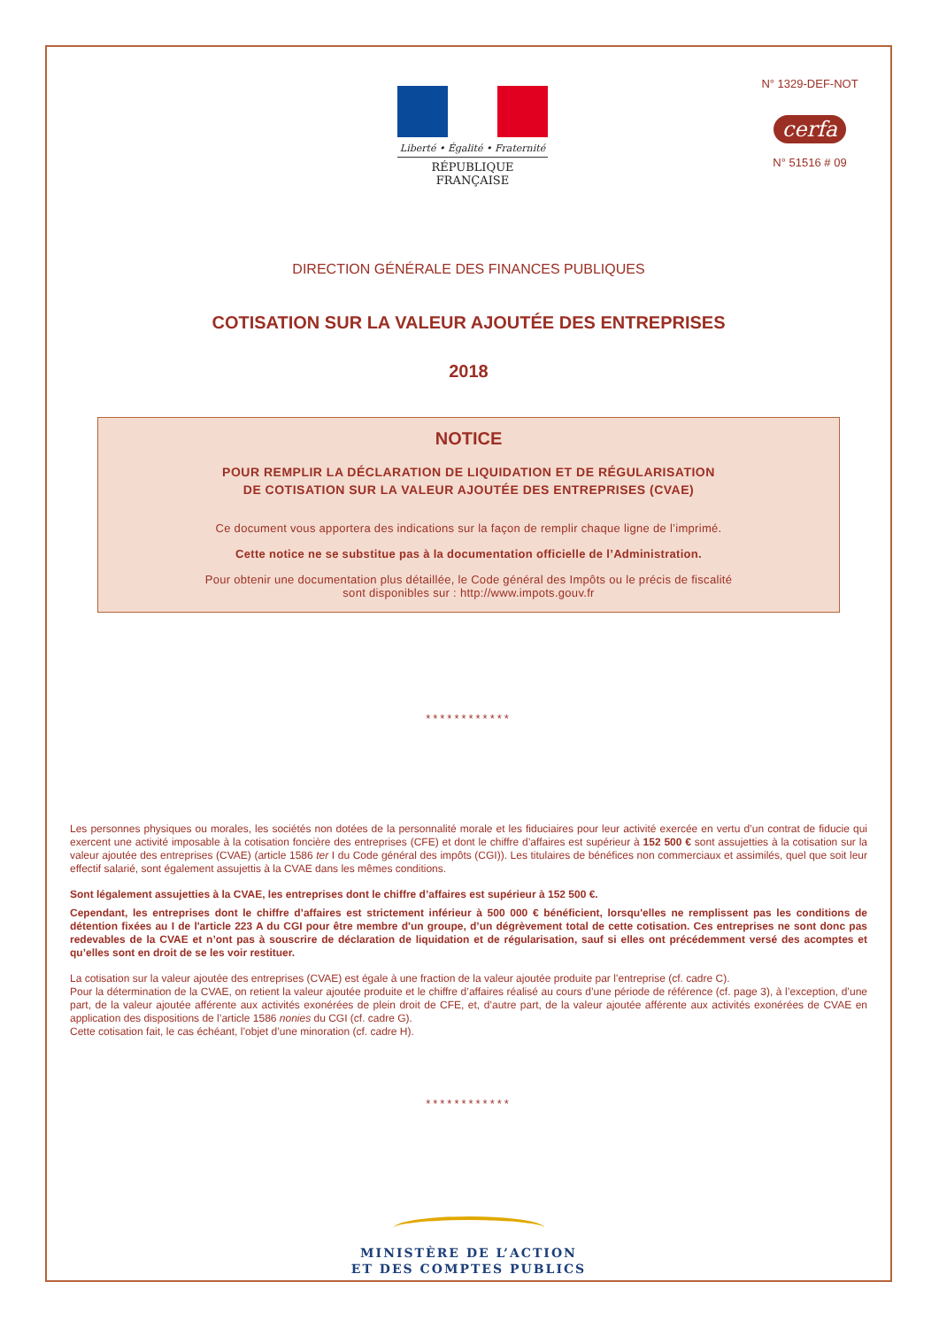Liberté • Égalité • Fraternité
RÉPUBLIQUE FRANÇAISE
N° 1329-DEF-NOT
cerfa
N° 51516 # 09
DIRECTION GÉNÉRALE DES FINANCES PUBLIQUES
COTISATION SUR LA VALEUR AJOUTÉE DES ENTREPRISES
2018
NOTICE
POUR REMPLIR LA DÉCLARATION DE LIQUIDATION ET DE RÉGULARISATION
DE COTISATION SUR LA VALEUR AJOUTÉE DES ENTREPRISES (CVAE)
Ce document vous apportera des indications sur la façon de remplir chaque ligne de l’imprimé.
Cette notice ne se substitue pas à la documentation officielle de l’Administration.
Pour obtenir une documentation plus détaillée, le Code général des Impôts ou le précis de fiscalité
sont disponibles sur : http://www.impots.gouv.fr
************
Les personnes physiques ou morales, les sociétés non dotées de la personnalité morale et les fiduciaires pour leur activité exercée en vertu d’un contrat de fiducie qui exercent une activité imposable à la cotisation foncière des entreprises (CFE) et dont le chiffre d’affaires est supérieur à 152 500 € sont assujetties à la cotisation sur la valeur ajoutée des entreprises (CVAE) (article 1586 ter I du Code général des impôts (CGI)). Les titulaires de bénéfices non commerciaux et assimilés, quel que soit leur effectif salarié, sont également assujettis à la CVAE dans les mêmes conditions.
Sont légalement assujetties à la CVAE, les entreprises dont le chiffre d’affaires est supérieur à 152 500 €.
Cependant, les entreprises dont le chiffre d’affaires est strictement inférieur à 500 000 € bénéficient, lorsqu'elles ne remplissent pas les conditions de détention fixées au I de l'article 223 A du CGI pour être membre d'un groupe, d’un dégrèvement total de cette cotisation. Ces entreprises ne sont donc pas redevables de la CVAE et n’ont pas à souscrire de déclaration de liquidation et de régularisation, sauf si elles ont précédemment versé des acomptes et qu’elles sont en droit de se les voir restituer.
La cotisation sur la valeur ajoutée des entreprises (CVAE) est égale à une fraction de la valeur ajoutée produite par l’entreprise (cf. cadre C).
Pour la détermination de la CVAE, on retient la valeur ajoutée produite et le chiffre d’affaires réalisé au cours d’une période de référence (cf. page 3), à l’exception, d’une part, de la valeur ajoutée afférente aux activités exonérées de plein droit de CFE, et, d’autre part, de la valeur ajoutée afférente aux activités exonérées de CVAE en application des dispositions de l’article 1586 nonies du CGI (cf. cadre G).
Cette cotisation fait, le cas échéant, l’objet d’une minoration (cf. cadre H).
************
MINISTÈRE DE L’ACTION
ET DES COMPTES PUBLICS